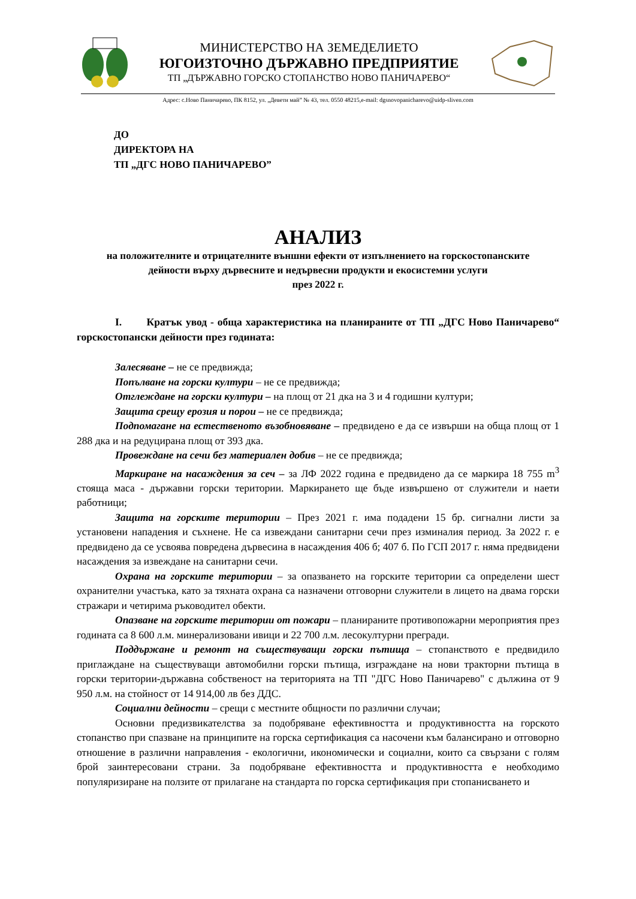МИНИСТЕРСТВО НА ЗЕМЕДЕЛИЕТО
ЮГОИЗТОЧНО ДЪРЖАВНО ПРЕДПРИЯТИЕ
ТП „ДЪРЖАВНО ГОРСКО СТОПАНСТВО НОВО ПАНИЧАРЕВО“
Адрес: с.Ново Паничарево, ПК 8152, ул. „Девети май” № 43, тел. 0550 48215,e-mail: dgsnovopanicharevo@uidp-sliven.com
ДО
ДИРЕКТОРА НА
ТП „ДГС НОВО ПАНИЧАРЕВО”
АНАЛИЗ
на положителните и отрицателните външни ефекти от изпълнението на горскостопанските дейности върху дървесните и недървесни продукти и екосистемни услуги
през 2022 г.
I. Кратък увод - обща характеристика на планираните от ТП „ДГС Ново Паничарево“ горскостопански дейности през годината:
Залесяване – не се предвижда;
Попълване на горски култури – не се предвижда;
Отглеждане на горски култури – на площ от 21 дка на 3 и 4 годишни култури;
Защита срещу ерозия и порои – не се предвижда;
Подпомагане на естественото възобновяване – предвидено е да се извърши на обща площ от 1 288 дка и на редуцирана площ от 393 дка.
Провеждане на сечи без материален добив – не се предвижда;
Маркиране на насаждения за сеч – за ЛФ 2022 година е предвидено да се маркира 18 755 m<sup>3</sup> стояща маса - държавни горски територии. Маркирането ще бъде извършено от служители и наети работници;
Защита на горските територии – През 2021 г. има подадени 15 бр. сигнални листи за установени нападения и съхнене. Не са извеждани санитарни сечи през изминалия период. За 2022 г. е предвидено да се усвоява повредена дървесина в насаждения 406 б; 407 б. По ГСП 2017 г. няма предвидени насаждения за извеждане на санитарни сечи.
Охрана на горските територии – за опазването на горските територии са определени шест охранителни участъка, като за тяхната охрана са назначени отговорни служители в лицето на двама горски стражари и четирима ръководител обекти.
Опазване на горските територии от пожари – планираните противопожарни мероприятия през годината са 8 600 л.м. минерализовани ивици и 22 700 л.м. лесокултурни прегради.
Поддържане и ремонт на съществуващи горски пътища – стопанството е предвидило приглаждане на съществуващи автомобилни горски пътища, изграждане на нови тракторни пътища в горски територии-държавна собственост на територията на ТП "ДГС Ново Паничарево" с дължина от 9 950 л.м. на стойност от 14 914,00 лв без ДДС.
Социални дейности – срещи с местните общности по различни случаи;
Основни предизвикателства за подобряване ефективността и продуктивността на горското стопанство при спазване на принципите на горска сертификация са насочени към балансирано и отговорно отношение в различни направления - екологични, икономически и социални, които са свързани с голям брой заинтересовани страни. За подобряване ефективността и продуктивността е необходимо популяризиране на ползите от прилагане на стандарта по горска сертификация при стопанисването и